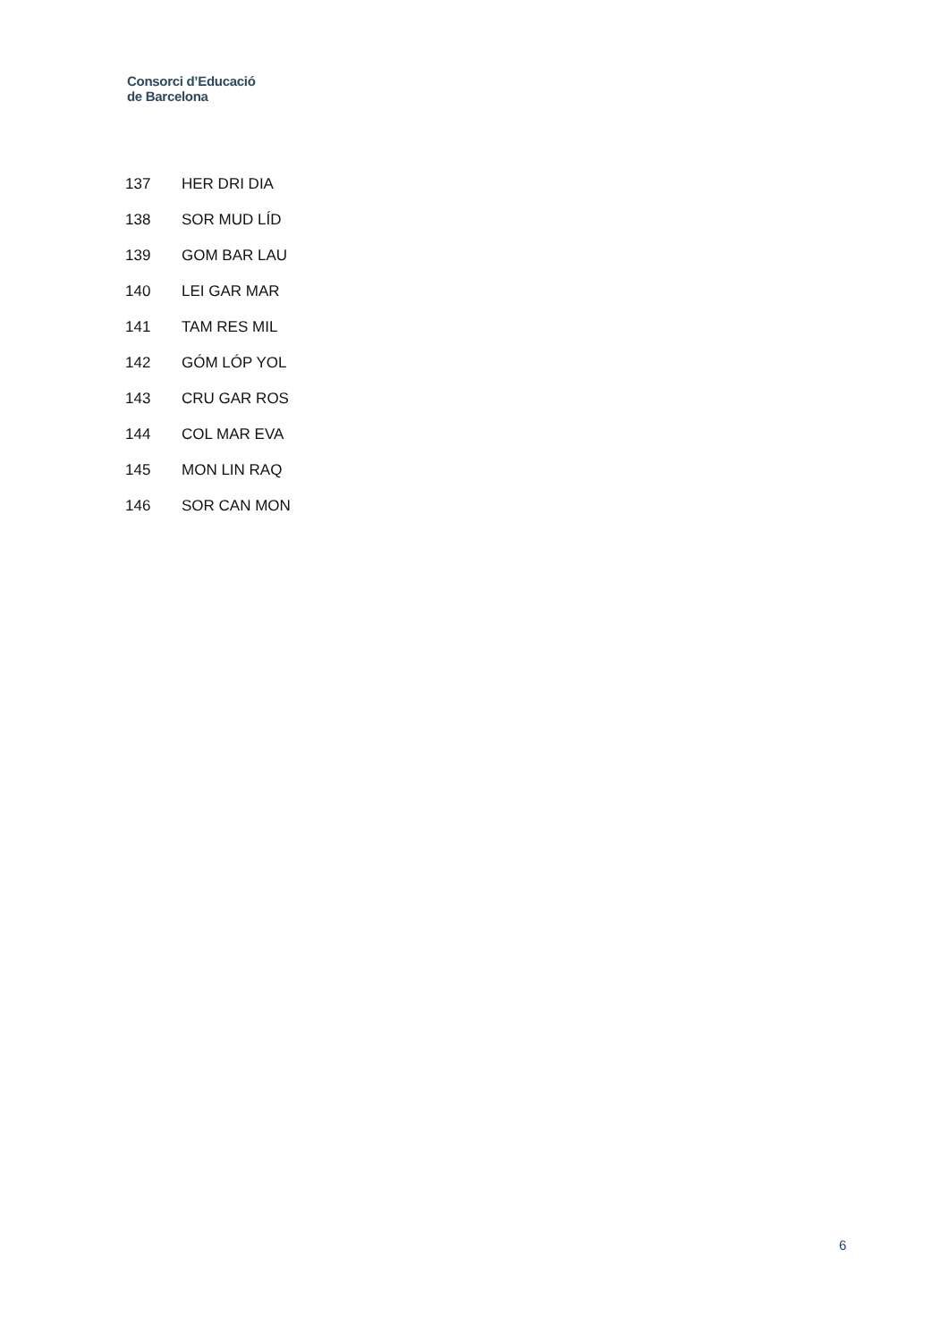Consorci d’Educació
de Barcelona
| 137 | HER DRI DIA |
| 138 | SOR MUD LÍD |
| 139 | GOM BAR LAU |
| 140 | LEI GAR MAR |
| 141 | TAM RES MIL |
| 142 | GÓM LÓP YOL |
| 143 | CRU GAR ROS |
| 144 | COL MAR EVA |
| 145 | MON LIN RAQ |
| 146 | SOR CAN MON |
6